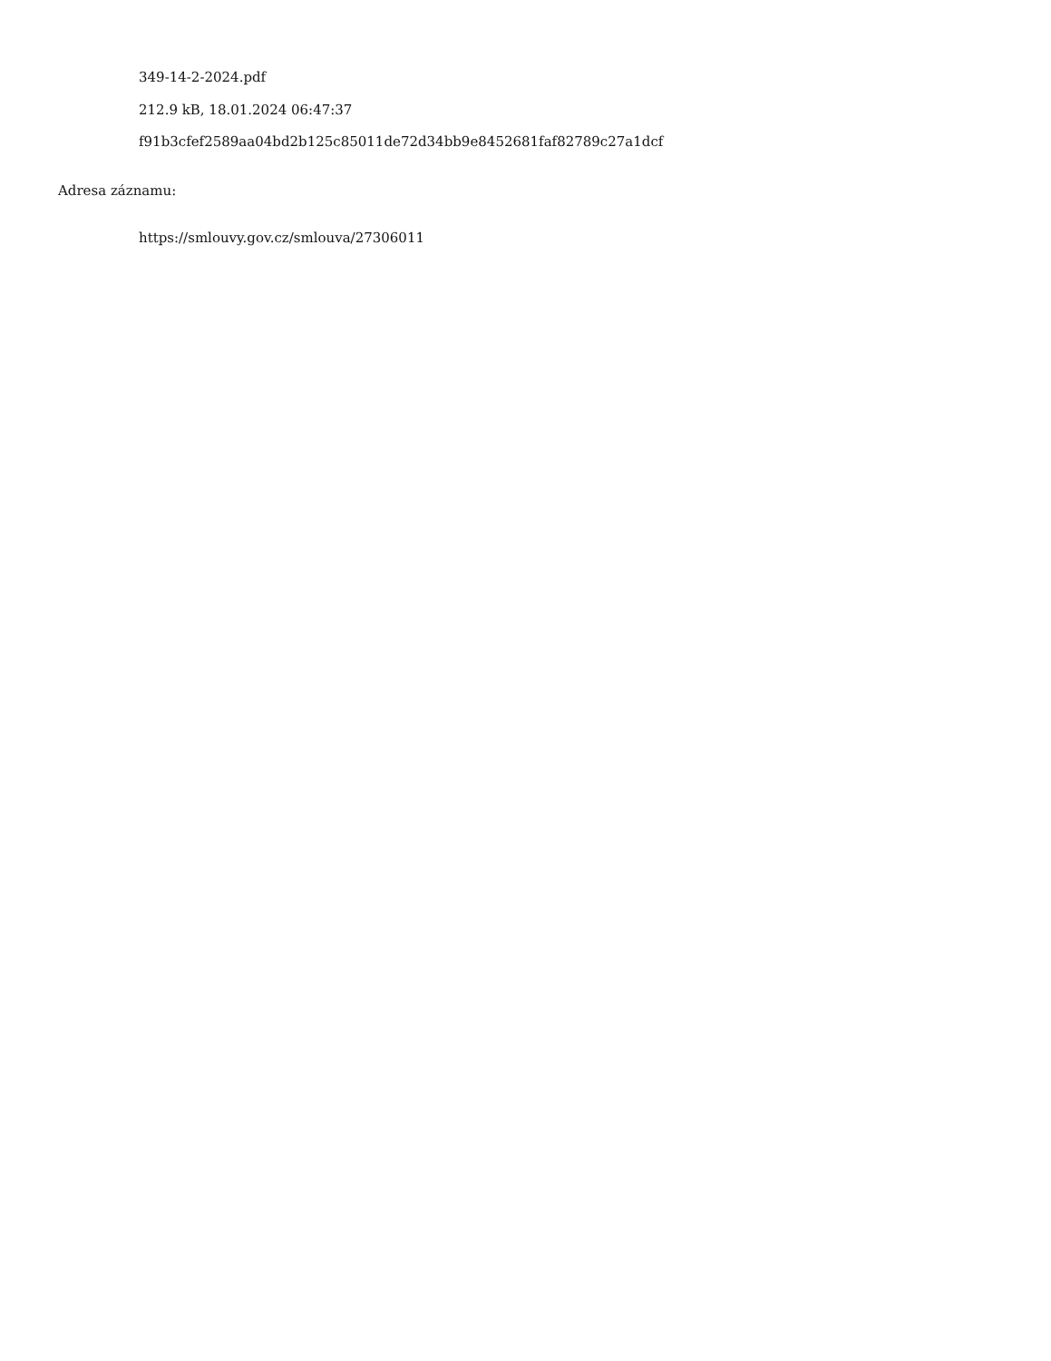349-14-2-2024.pdf
212.9 kB, 18.01.2024 06:47:37
f91b3cfef2589aa04bd2b125c85011de72d34bb9e8452681faf82789c27a1dcf
Adresa záznamu:
https://smlouvy.gov.cz/smlouva/27306011